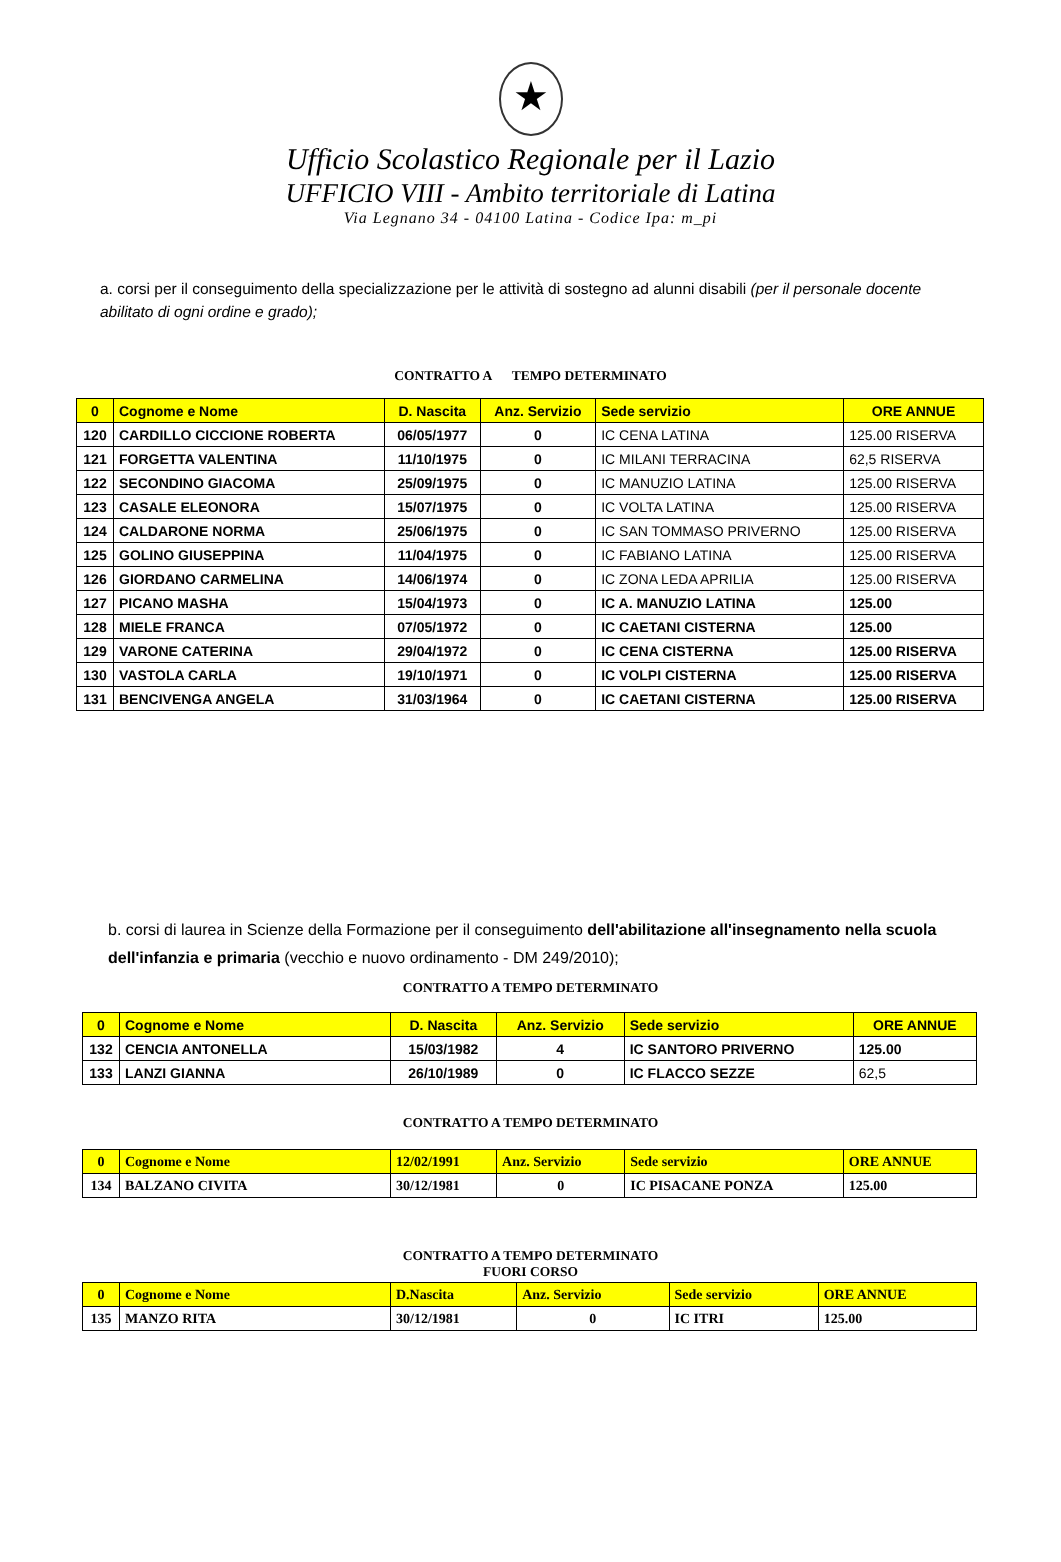★
Ufficio Scolastico Regionale per il Lazio
UFFICIO VIII - Ambito territoriale di Latina
Via Legnano 34 - 04100 Latina - Codice Ipa: m_pi
a. corsi per il conseguimento della specializzazione per le attività di sostegno ad alunni disabili (per il personale docente abilitato di ogni ordine e grado);
CONTRATTO A TEMPO DETERMINATO
| 0 | Cognome e Nome | D. Nascita | Anz. Servizio | Sede servizio | ORE ANNUE |
| --- | --- | --- | --- | --- | --- |
| 120 | CARDILLO CICCIONE ROBERTA | 06/05/1977 | 0 | IC CENA LATINA | 125.00 RISERVA |
| 121 | FORGETTA VALENTINA | 11/10/1975 | 0 | IC MILANI TERRACINA | 62,5 RISERVA |
| 122 | SECONDINO GIACOMA | 25/09/1975 | 0 | IC MANUZIO LATINA | 125.00 RISERVA |
| 123 | CASALE ELEONORA | 15/07/1975 | 0 | IC VOLTA LATINA | 125.00 RISERVA |
| 124 | CALDARONE NORMA | 25/06/1975 | 0 | IC SAN TOMMASO PRIVERNO | 125.00 RISERVA |
| 125 | GOLINO GIUSEPPINA | 11/04/1975 | 0 | IC FABIANO LATINA | 125.00 RISERVA |
| 126 | GIORDANO CARMELINA | 14/06/1974 | 0 | IC ZONA LEDA APRILIA | 125.00 RISERVA |
| 127 | PICANO MASHA | 15/04/1973 | 0 | IC A. MANUZIO LATINA | 125.00 |
| 128 | MIELE FRANCA | 07/05/1972 | 0 | IC CAETANI CISTERNA | 125.00 |
| 129 | VARONE CATERINA | 29/04/1972 | 0 | IC CENA CISTERNA | 125.00 RISERVA |
| 130 | VASTOLA CARLA | 19/10/1971 | 0 | IC VOLPI CISTERNA | 125.00 RISERVA |
| 131 | BENCIVENGA ANGELA | 31/03/1964 | 0 | IC CAETANI CISTERNA | 125.00 RISERVA |
b. corsi di laurea in Scienze della Formazione per il conseguimento dell'abilitazione all'insegnamento nella scuola dell'infanzia e primaria (vecchio e nuovo ordinamento - DM 249/2010);
CONTRATTO A TEMPO DETERMINATO
| 0 | Cognome e Nome | D. Nascita | Anz. Servizio | Sede servizio | ORE ANNUE |
| --- | --- | --- | --- | --- | --- |
| 132 | CENCIA ANTONELLA | 15/03/1982 | 4 | IC SANTORO PRIVERNO | 125.00 |
| 133 | LANZI GIANNA | 26/10/1989 | 0 | IC FLACCO SEZZE | 62,5 |
CONTRATTO A TEMPO DETERMINATO
| 0 | Cognome e Nome | 12/02/1991 | Anz. Servizio | Sede servizio | ORE ANNUE |
| --- | --- | --- | --- | --- | --- |
| 134 | BALZANO CIVITA | 30/12/1981 | 0 | IC PISACANE PONZA | 125.00 |
CONTRATTO A TEMPO DETERMINATO
FUORI CORSO
| 0 | Cognome e Nome | D.Nascita | Anz. Servizio | Sede servizio | ORE ANNUE |
| --- | --- | --- | --- | --- | --- |
| 135 | MANZO RITA | 30/12/1981 | 0 | IC ITRI | 125.00 |